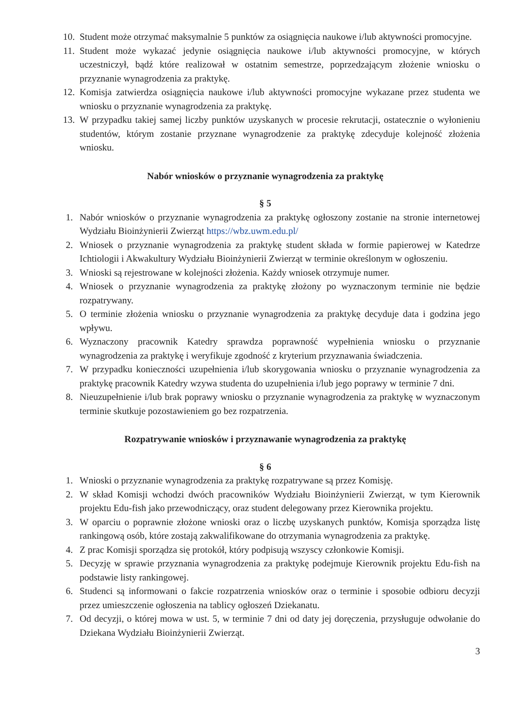10. Student może otrzymać maksymalnie 5 punktów za osiągnięcia naukowe i/lub aktywności promocyjne.
11. Student może wykazać jedynie osiągnięcia naukowe i/lub aktywności promocyjne, w których uczestniczył, bądź które realizował w ostatnim semestrze, poprzedzającym złożenie wniosku o przyznanie wynagrodzenia za praktykę.
12. Komisja zatwierdza osiągnięcia naukowe i/lub aktywności promocyjne wykazane przez studenta we wniosku o przyznanie wynagrodzenia za praktykę.
13. W przypadku takiej samej liczby punktów uzyskanych w procesie rekrutacji, ostatecznie o wyłonieniu studentów, którym zostanie przyznane wynagrodzenie za praktykę zdecyduje kolejność złożenia wniosku.
Nabór wniosków o przyznanie wynagrodzenia za praktykę
§ 5
1. Nabór wniosków o przyznanie wynagrodzenia za praktykę ogłoszony zostanie na stronie internetowej Wydziału Bioinżynierii Zwierząt https://wbz.uwm.edu.pl/
2. Wniosek o przyznanie wynagrodzenia za praktykę student składa w formie papierowej w Katedrze Ichtiologii i Akwakultury Wydziału Bioinżynierii Zwierząt w terminie określonym w ogłoszeniu.
3. Wnioski są rejestrowane w kolejności złożenia. Każdy wniosek otrzymuje numer.
4. Wniosek o przyznanie wynagrodzenia za praktykę złożony po wyznaczonym terminie nie będzie rozpatrywany.
5. O terminie złożenia wniosku o przyznanie wynagrodzenia za praktykę decyduje data i godzina jego wpływu.
6. Wyznaczony pracownik Katedry sprawdza poprawność wypełnienia wniosku o przyznanie wynagrodzenia za praktykę i weryfikuje zgodność z kryterium przyznawania świadczenia.
7. W przypadku konieczności uzupełnienia i/lub skorygowania wniosku o przyznanie wynagrodzenia za praktykę pracownik Katedry wzywa studenta do uzupełnienia i/lub jego poprawy w terminie 7 dni.
8. Nieuzupełnienie i/lub brak poprawy wniosku o przyznanie wynagrodzenia za praktykę w wyznaczonym terminie skutkuje pozostawieniem go bez rozpatrzenia.
Rozpatrywanie wniosków i przyznawanie wynagrodzenia za praktykę
§ 6
1. Wnioski o przyznanie wynagrodzenia za praktykę rozpatrywane są przez Komisję.
2. W skład Komisji wchodzi dwóch pracowników Wydziału Bioinżynierii Zwierząt, w tym Kierownik projektu Edu-fish jako przewodniczący, oraz student delegowany przez Kierownika projektu.
3. W oparciu o poprawnie złożone wnioski oraz o liczbę uzyskanych punktów, Komisja sporządza listę rankingową osób, które zostają zakwalifikowane do otrzymania wynagrodzenia za praktykę.
4. Z prac Komisji sporządza się protokół, który podpisują wszyscy członkowie Komisji.
5. Decyzję w sprawie przyznania wynagrodzenia za praktykę podejmuje Kierownik projektu Edu-fish na podstawie listy rankingowej.
6. Studenci są informowani o fakcie rozpatrzenia wniosków oraz o terminie i sposobie odbioru decyzji przez umieszczenie ogłoszenia na tablicy ogłoszeń Dziekanatu.
7. Od decyzji, o której mowa w ust. 5, w terminie 7 dni od daty jej doręczenia, przysługuje odwołanie do Dziekana Wydziału Bioinżynierii Zwierząt.
3